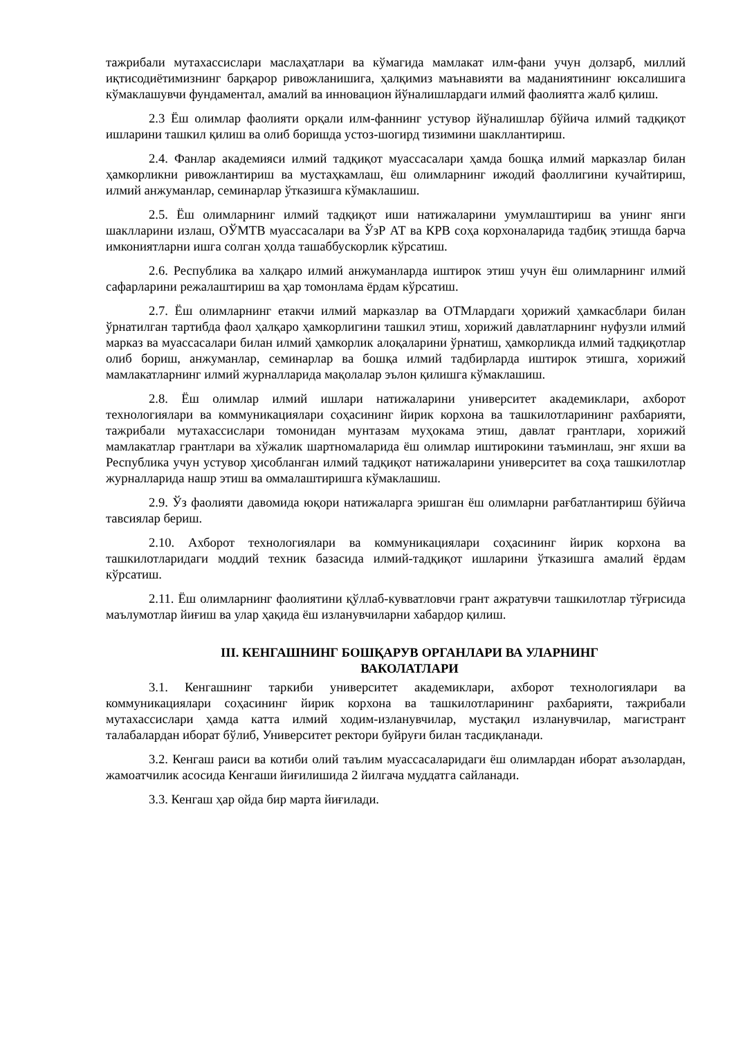тажрибали мутахассислари маслаҳатлари ва кўмагида мамлакат илм-фани учун долзарб, миллий иқтисодиётимизнинг барқарор ривожланишига, ҳалқимиз маънавияти ва маданиятининг юксалишига кўмаклашувчи фундаментал, амалий ва инновацион йўналишлардаги илмий фаолиятга жалб қилиш.
2.3 Ёш олимлар фаолияти орқали илм-фаннинг устувор йўналишлар бўйича илмий тадқиқот ишларини ташкил қилиш ва олиб боришда устоз-шогирд тизимини шакллантириш.
2.4. Фанлар академияси илмий тадқиқот муассасалари ҳамда бошқа илмий марказлар билан ҳамкорликни ривожлантириш ва мустаҳкамлаш, ёш олимларнинг ижодий фаоллигини кучайтириш, илмий анжуманлар, семинарлар ўтказишга кўмаклашиш.
2.5. Ёш олимларнинг илмий тадқиқот иши натижаларини умумлаштириш ва унинг янги шаклларини излаш, ОЎМТВ муассасалари ва ЎзР АТ ва КРВ соҳа корхоналарида тадбиқ этишда барча имкониятларни ишга солган ҳолда ташаббускорлик кўрсатиш.
2.6. Республика ва халқаро илмий анжуманларда иштирок этиш учун ёш олимларнинг илмий сафарларини режалаштириш ва ҳар томонлама ёрдам кўрсатиш.
2.7. Ёш олимларнинг етакчи илмий марказлар ва ОТМлардаги ҳорижий ҳамкасблари билан ўрнатилган тартибда фаол ҳалқаро ҳамкорлигини ташкил этиш, хорижий давлатларнинг нуфузли илмий марказ ва муассасалари билан илмий ҳамкорлик алоқаларини ўрнатиш, ҳамкорликда илмий тадқиқотлар олиб бориш, анжуманлар, семинарлар ва бошқа илмий тадбирларда иштирок этишга, хорижий мамлакатларнинг илмий журналларида мақолалар эълон қилишга кўмаклашиш.
2.8. Ёш олимлар илмий ишлари натижаларини университет академиклари, ахборот технологиялари ва коммуникациялари соҳасининг йирик корхона ва ташкилотларининг рахбарияти, тажрибали мутахассислари томонидан мунтазам муҳокама этиш, давлат грантлари, хорижий мамлакатлар грантлари ва хўжалик шартномаларида ёш олимлар иштирокини таъминлаш, энг яхши ва Республика учун устувор ҳисобланган илмий тадқиқот натижаларини университет ва соҳа ташкилотлар журналларида нашр этиш ва оммалаштиришга кўмаклашиш.
2.9. Ўз фаолияти давомида юқори натижаларга эришган ёш олимларни рағбатлантириш бўйича тавсиялар бериш.
2.10. Ахборот технологиялари ва коммуникациялари соҳасининг йирик корхона ва ташкилотларидаги моддий техник базасида илмий-тадқиқот ишларини ўтказишга амалий ёрдам кўрсатиш.
2.11. Ёш олимларнинг фаолиятини қўллаб-кувватловчи грант ажратувчи ташкилотлар тўғрисида маълумотлар йиғиш ва улар ҳақида ёш изланувчиларни хабардор қилиш.
III. КЕНГАШНИНГ БОШҚАРУВ ОРГАНЛАРИ ВА УЛАРНИНГ
ВАКОЛАТЛАРИ
3.1. Кенгашнинг таркиби университет академиклари, ахборот технологиялари ва коммуникациялари соҳасининг йирик корхона ва ташкилотларининг рахбарияти, тажрибали мутахассислари ҳамда катта илмий ходим-изланувчилар, мустақил изланувчилар, магистрант талабалардан иборат бўлиб, Университет ректори буйруғи билан тасдиқланади.
3.2. Кенгаш раиси ва котиби олий таълим муассасаларидаги ёш олимлардан иборат аъзолардан, жамоатчилик асосида Кенгаши йиғилишида 2 йилгача муддатга сайланади.
3.3. Кенгаш ҳар ойда бир марта йиғилади.